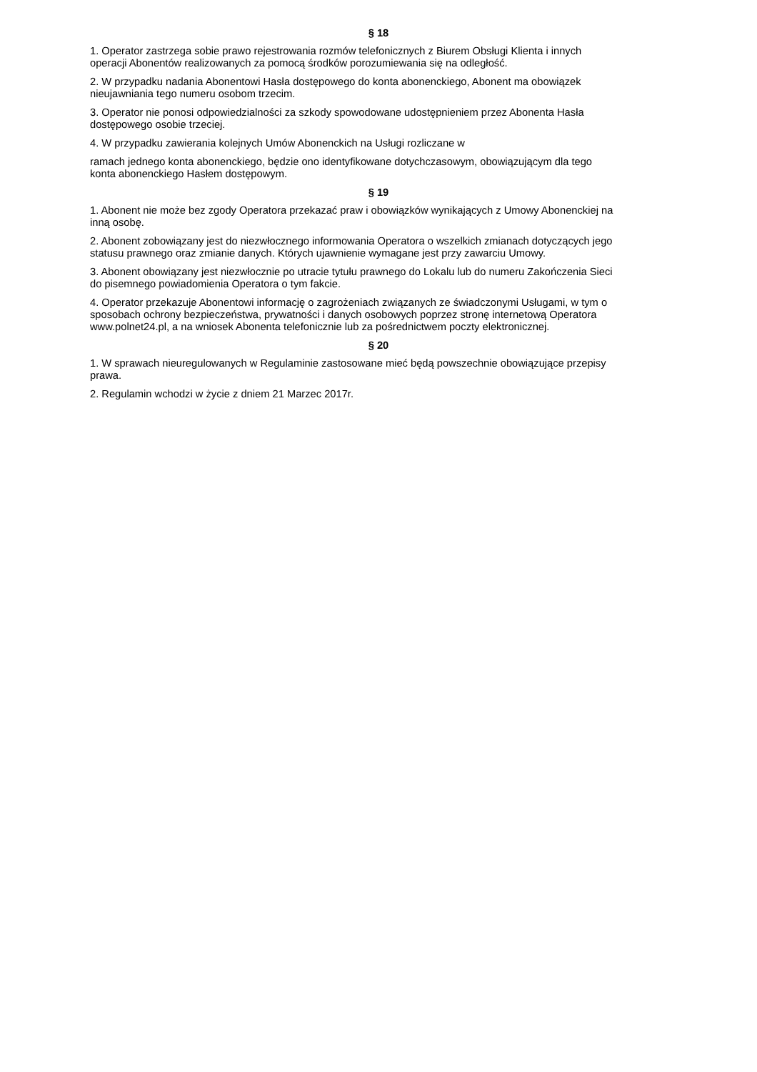§ 18
1. Operator zastrzega sobie prawo rejestrowania rozmów telefonicznych z Biurem Obsługi Klienta i innych
operacji Abonentów realizowanych za pomocą środków porozumiewania się na odległość.
2. W przypadku nadania Abonentowi Hasła dostępowego do konta abonenckiego, Abonent ma obowiązek
nieujawniania tego numeru osobom trzecim.
3. Operator nie ponosi odpowiedzialności za szkody spowodowane udostępnieniem przez Abonenta Hasła
dostępowego osobie trzeciej.
4. W przypadku zawierania kolejnych Umów Abonenckich na Usługi rozliczane w
ramach jednego konta abonenckiego, będzie ono identyfikowane dotychczasowym, obowiązującym dla tego
konta abonenckiego Hasłem dostępowym.
§ 19
1. Abonent nie może bez zgody Operatora przekazać praw i obowiązków wynikających z Umowy Abonenckiej na
inną osobę.
2. Abonent zobowiązany jest do niezwłocznego informowania Operatora o wszelkich zmianach dotyczących jego
statusu prawnego oraz zmianie danych. Których ujawnienie wymagane jest przy zawarciu Umowy.
3. Abonent obowiązany jest niezwłocznie po utracie tytułu prawnego do Lokalu lub do numeru Zakończenia Sieci
do pisemnego powiadomienia Operatora o tym fakcie.
4. Operator przekazuje Abonentowi informację o zagrożeniach związanych ze świadczonymi Usługami, w tym o
sposobach ochrony bezpieczeństwa, prywatności i danych osobowych poprzez stronę internetową Operatora
www.polnet24.pl, a na wniosek Abonenta telefonicznie lub za pośrednictwem poczty elektronicznej.
§ 20
1. W sprawach nieuregulowanych w Regulaminie zastosowane mieć będą powszechnie obowiązujące przepisy
prawa.
2. Regulamin wchodzi w życie z dniem 21 Marzec 2017r.